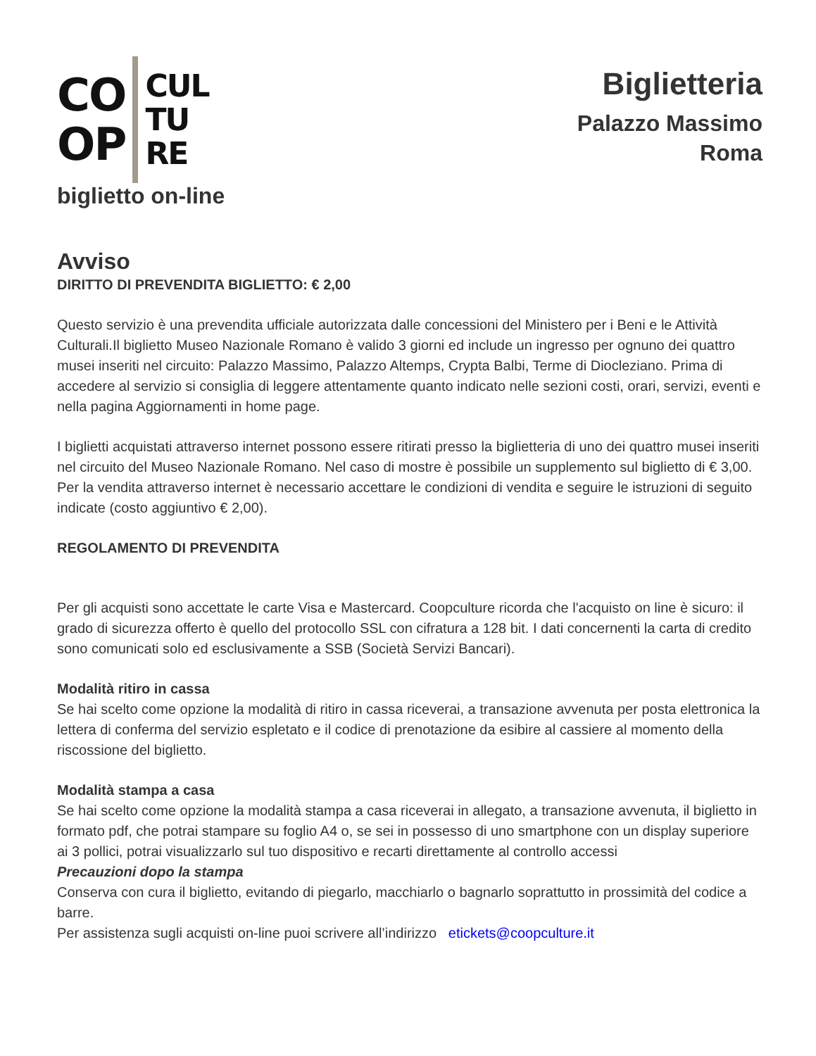CO
OP
CUL
TU
RE
biglietto on-line
Biglietteria
Palazzo Massimo
Roma
Avviso
DIRITTO DI PREVENDITA BIGLIETTO: € 2,00
Questo servizio è una prevendita ufficiale autorizzata dalle concessioni del Ministero per i Beni e le Attività Culturali.Il biglietto Museo Nazionale Romano è valido 3 giorni ed include un ingresso per ognuno dei quattro musei inseriti nel circuito: Palazzo Massimo, Palazzo Altemps, Crypta Balbi, Terme di Diocleziano. Prima di accedere al servizio si consiglia di leggere attentamente quanto indicato nelle sezioni costi, orari, servizi, eventi e nella pagina Aggiornamenti in home page.
I biglietti acquistati attraverso internet possono essere ritirati presso la biglietteria di uno dei quattro musei inseriti nel circuito del Museo Nazionale Romano. Nel caso di mostre è possibile un supplemento sul biglietto di € 3,00.
Per la vendita attraverso internet è necessario accettare le condizioni di vendita e seguire le istruzioni di seguito indicate (costo aggiuntivo € 2,00).
REGOLAMENTO DI PREVENDITA
Per gli acquisti sono accettate le carte Visa e Mastercard. Coopculture ricorda che l'acquisto on line è sicuro: il grado di sicurezza offerto è quello del protocollo SSL con cifratura a 128 bit. I dati concernenti la carta di credito sono comunicati solo ed esclusivamente a SSB (Società Servizi Bancari).
Modalità ritiro in cassa
Se hai scelto come opzione la modalità di ritiro in cassa riceverai, a transazione avvenuta per posta elettronica la lettera di conferma del servizio espletato e il codice di prenotazione da esibire al cassiere al momento della riscossione del biglietto.
Modalità stampa a casa
Se hai scelto come opzione la modalità stampa a casa riceverai in allegato, a transazione avvenuta, il biglietto in formato pdf, che potrai stampare su foglio A4 o, se sei in possesso di uno smartphone con un display superiore ai 3 pollici, potrai visualizzarlo sul tuo dispositivo e recarti direttamente al controllo accessi
Precauzioni dopo la stampa
Conserva con cura il biglietto, evitando di piegarlo, macchiarlo o bagnarlo soprattutto in prossimità del codice a barre.
Per assistenza sugli acquisti on-line puoi scrivere all’indirizzo etickets@coopculture.it